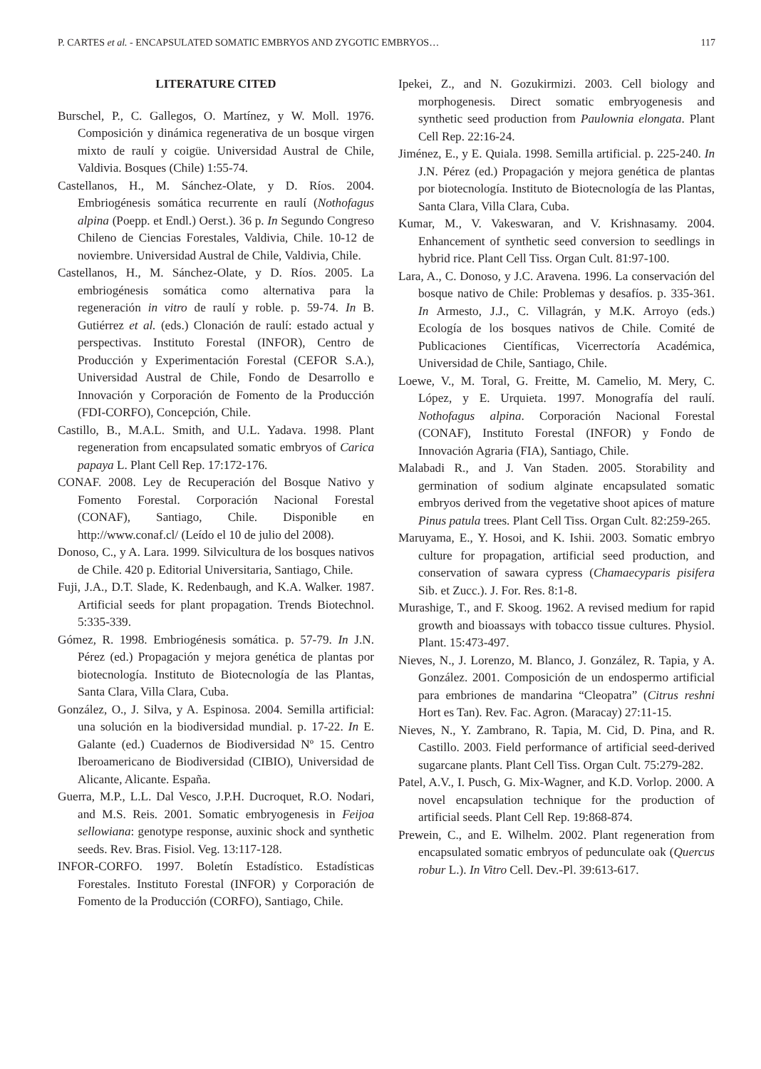P. CARTES et al. - ENCAPSULATED SOMATIC EMBRYOS AND ZYGOTIC EMBRYOS… 117
LITERATURE CITED
Burschel, P., C. Gallegos, O. Martínez, y W. Moll. 1976. Composición y dinámica regenerativa de un bosque virgen mixto de raulí y coigüe. Universidad Austral de Chile, Valdivia. Bosques (Chile) 1:55-74.
Castellanos, H., M. Sánchez-Olate, y D. Ríos. 2004. Embriogénesis somática recurrente en raulí (Nothofagus alpina (Poepp. et Endl.) Oerst.). 36 p. In Segundo Congreso Chileno de Ciencias Forestales, Valdivia, Chile. 10-12 de noviembre. Universidad Austral de Chile, Valdivia, Chile.
Castellanos, H., M. Sánchez-Olate, y D. Ríos. 2005. La embriogénesis somática como alternativa para la regeneración in vitro de raulí y roble. p. 59-74. In B. Gutiérrez et al. (eds.) Clonación de raulí: estado actual y perspectivas. Instituto Forestal (INFOR), Centro de Producción y Experimentación Forestal (CEFOR S.A.), Universidad Austral de Chile, Fondo de Desarrollo e Innovación y Corporación de Fomento de la Producción (FDI-CORFO), Concepción, Chile.
Castillo, B., M.A.L. Smith, and U.L. Yadava. 1998. Plant regeneration from encapsulated somatic embryos of Carica papaya L. Plant Cell Rep. 17:172-176.
CONAF. 2008. Ley de Recuperación del Bosque Nativo y Fomento Forestal. Corporación Nacional Forestal (CONAF), Santiago, Chile. Disponible en http://www.conaf.cl/ (Leído el 10 de julio del 2008).
Donoso, C., y A. Lara. 1999. Silvicultura de los bosques nativos de Chile. 420 p. Editorial Universitaria, Santiago, Chile.
Fuji, J.A., D.T. Slade, K. Redenbaugh, and K.A. Walker. 1987. Artificial seeds for plant propagation. Trends Biotechnol. 5:335-339.
Gómez, R. 1998. Embriogénesis somática. p. 57-79. In J.N. Pérez (ed.) Propagación y mejora genética de plantas por biotecnología. Instituto de Biotecnología de las Plantas, Santa Clara, Villa Clara, Cuba.
González, O., J. Silva, y A. Espinosa. 2004. Semilla artificial: una solución en la biodiversidad mundial. p. 17-22. In E. Galante (ed.) Cuadernos de Biodiversidad Nº 15. Centro Iberoamericano de Biodiversidad (CIBIO), Universidad de Alicante, Alicante. España.
Guerra, M.P., L.L. Dal Vesco, J.P.H. Ducroquet, R.O. Nodari, and M.S. Reis. 2001. Somatic embryogenesis in Feijoa sellowiana: genotype response, auxinic shock and synthetic seeds. Rev. Bras. Fisiol. Veg. 13:117-128.
INFOR-CORFO. 1997. Boletín Estadístico. Estadísticas Forestales. Instituto Forestal (INFOR) y Corporación de Fomento de la Producción (CORFO), Santiago, Chile.
Ipekei, Z., and N. Gozukirmizi. 2003. Cell biology and morphogenesis. Direct somatic embryogenesis and synthetic seed production from Paulownia elongata. Plant Cell Rep. 22:16-24.
Jiménez, E., y E. Quiala. 1998. Semilla artificial. p. 225-240. In J.N. Pérez (ed.) Propagación y mejora genética de plantas por biotecnología. Instituto de Biotecnología de las Plantas, Santa Clara, Villa Clara, Cuba.
Kumar, M., V. Vakeswaran, and V. Krishnasamy. 2004. Enhancement of synthetic seed conversion to seedlings in hybrid rice. Plant Cell Tiss. Organ Cult. 81:97-100.
Lara, A., C. Donoso, y J.C. Aravena. 1996. La conservación del bosque nativo de Chile: Problemas y desafíos. p. 335-361. In Armesto, J.J., C. Villagrán, y M.K. Arroyo (eds.) Ecología de los bosques nativos de Chile. Comité de Publicaciones Científicas, Vicerrectoría Académica, Universidad de Chile, Santiago, Chile.
Loewe, V., M. Toral, G. Freitte, M. Camelio, M. Mery, C. López, y E. Urquieta. 1997. Monografía del raulí. Nothofagus alpina. Corporación Nacional Forestal (CONAF), Instituto Forestal (INFOR) y Fondo de Innovación Agraria (FIA), Santiago, Chile.
Malabadi R., and J. Van Staden. 2005. Storability and germination of sodium alginate encapsulated somatic embryos derived from the vegetative shoot apices of mature Pinus patula trees. Plant Cell Tiss. Organ Cult. 82:259-265.
Maruyama, E., Y. Hosoi, and K. Ishii. 2003. Somatic embryo culture for propagation, artificial seed production, and conservation of sawara cypress (Chamaecyparis pisifera Sib. et Zucc.). J. For. Res. 8:1-8.
Murashige, T., and F. Skoog. 1962. A revised medium for rapid growth and bioassays with tobacco tissue cultures. Physiol. Plant. 15:473-497.
Nieves, N., J. Lorenzo, M. Blanco, J. González, R. Tapia, y A. González. 2001. Composición de un endospermo artificial para embriones de mandarina “Cleopatra” (Citrus reshni Hort es Tan). Rev. Fac. Agron. (Maracay) 27:11-15.
Nieves, N., Y. Zambrano, R. Tapia, M. Cid, D. Pina, and R. Castillo. 2003. Field performance of artificial seed-derived sugarcane plants. Plant Cell Tiss. Organ Cult. 75:279-282.
Patel, A.V., I. Pusch, G. Mix-Wagner, and K.D. Vorlop. 2000. A novel encapsulation technique for the production of artificial seeds. Plant Cell Rep. 19:868-874.
Prewein, C., and E. Wilhelm. 2002. Plant regeneration from encapsulated somatic embryos of pedunculate oak (Quercus robur L.). In Vitro Cell. Dev.-Pl. 39:613-617.